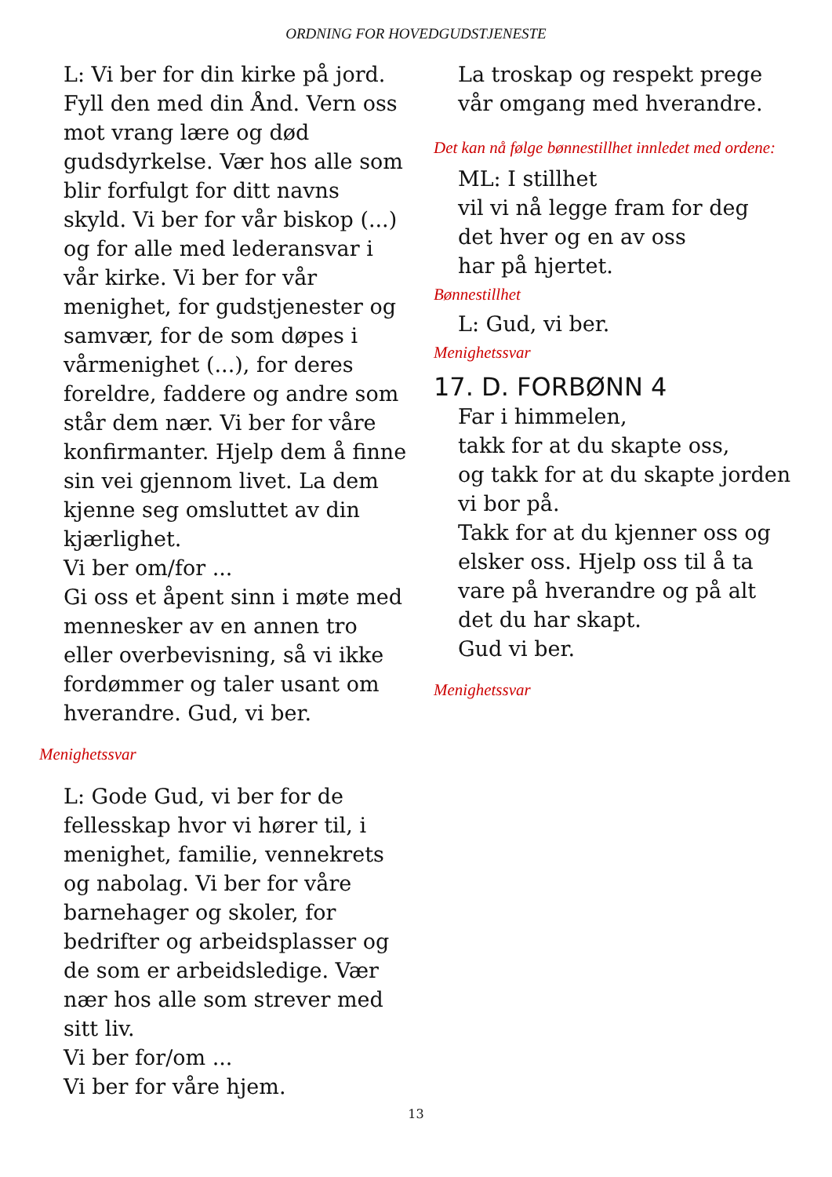ORDNING FOR HOVEDGUDSTJENESTE
L: Vi ber for din kirke på jord. Fyll den med din Ånd. Vern oss mot vrang lære og død gudsdyrkelse. Vær hos alle som blir forfulgt for ditt navns skyld. Vi ber for vår biskop (...) og for alle med lederansvar i vår kirke. Vi ber for vår menighet, for gudstjenester og samvær, for de som døpes i vårmenighet (...), for deres foreldre, faddere og andre som står dem nær. Vi ber for våre konfirmanter. Hjelp dem å finne sin vei gjennom livet. La dem kjenne seg omsluttet av din kjærlighet.
Vi ber om/for ...
Gi oss et åpent sinn i møte med mennesker av en annen tro eller overbevisning, så vi ikke fordømmer og taler usant om hverandre. Gud, vi ber.
Menighetssvar
L: Gode Gud, vi ber for de fellesskap hvor vi hører til, i menighet, familie, vennekrets og nabolag. Vi ber for våre barnehager og skoler, for bedrifter og arbeidsplasser og de som er arbeidsledige. Vær nær hos alle som strever med sitt liv.
Vi ber for/om ...
Vi ber for våre hjem.
La troskap og respekt prege vår omgang med hverandre.
Det kan nå følge bønnestillhet innledet med ordene:
ML: I stillhet
vil vi nå legge fram for deg
det hver og en av oss
har på hjertet.
Bønnestillhet
L: Gud, vi ber.
Menighetssvar
17. D. FORBØNN 4
Far i himmelen,
takk for at du skapte oss,
og takk for at du skapte jorden vi bor på.
Takk for at du kjenner oss og elsker oss. Hjelp oss til å ta vare på hverandre og på alt det du har skapt.
Gud vi ber.
Menighetssvar
13